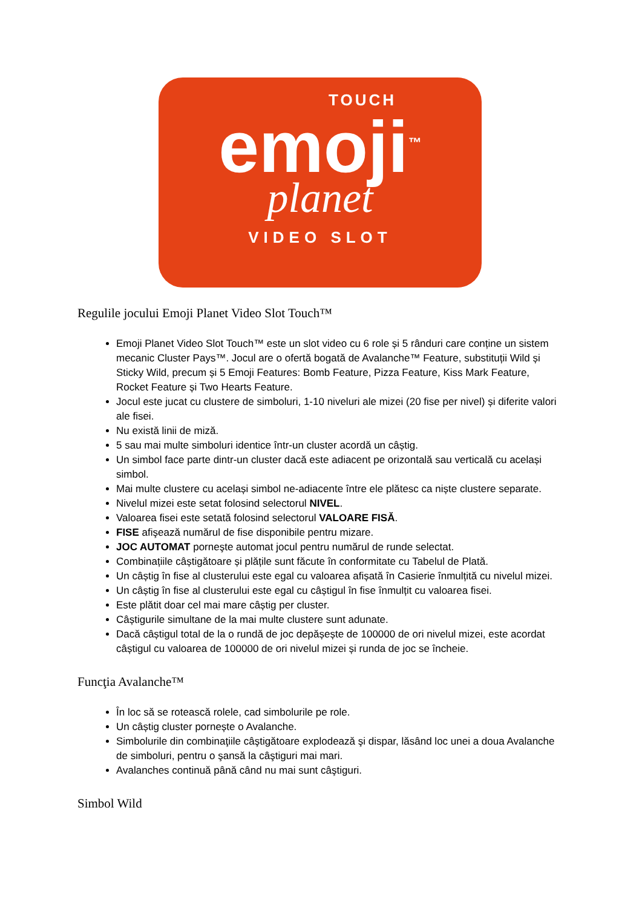TOUCH
emoji<sup>™</sup>
planet
VIDEO SLOT
Regulile jocului Emoji Planet Video Slot Touch™
Emoji Planet Video Slot Touch™ este un slot video cu 6 role și 5 rânduri care conține un sistem mecanic Cluster Pays™. Jocul are o ofertă bogată de Avalanche™ Feature, substituții Wild și Sticky Wild, precum și 5 Emoji Features: Bomb Feature, Pizza Feature, Kiss Mark Feature, Rocket Feature și Two Hearts Feature.
Jocul este jucat cu clustere de simboluri, 1-10 niveluri ale mizei (20 fise per nivel) și diferite valori ale fisei.
Nu există linii de miză.
5 sau mai multe simboluri identice într-un cluster acordă un câștig.
Un simbol face parte dintr-un cluster dacă este adiacent pe orizontală sau verticală cu același simbol.
Mai multe clustere cu același simbol ne-adiacente între ele plătesc ca niște clustere separate.
Nivelul mizei este setat folosind selectorul NIVEL.
Valoarea fisei este setată folosind selectorul VALOARE FISĂ.
FISE afişează numărul de fise disponibile pentru mizare.
JOC AUTOMAT porneşte automat jocul pentru numărul de runde selectat.
Combinațiile câștigătoare și plățile sunt făcute în conformitate cu Tabelul de Plată.
Un câștig în fise al clusterului este egal cu valoarea afișată în Casierie înmulțită cu nivelul mizei.
Un câștig în fise al clusterului este egal cu câștigul în fise înmulțit cu valoarea fisei.
Este plătit doar cel mai mare câștig per cluster.
Câștigurile simultane de la mai multe clustere sunt adunate.
Dacă câștigul total de la o rundă de joc depășește de 100000 de ori nivelul mizei, este acordat câștigul cu valoarea de 100000 de ori nivelul mizei și runda de joc se încheie.
Funcţia Avalanche™
În loc să se rotească rolele, cad simbolurile pe role.
Un câștig cluster pornește o Avalanche.
Simbolurile din combinaţiile câştigătoare explodează şi dispar, lăsând loc unei a doua Avalanche de simboluri, pentru o şansă la câştiguri mai mari.
Avalanches continuă până când nu mai sunt câştiguri.
Simbol Wild